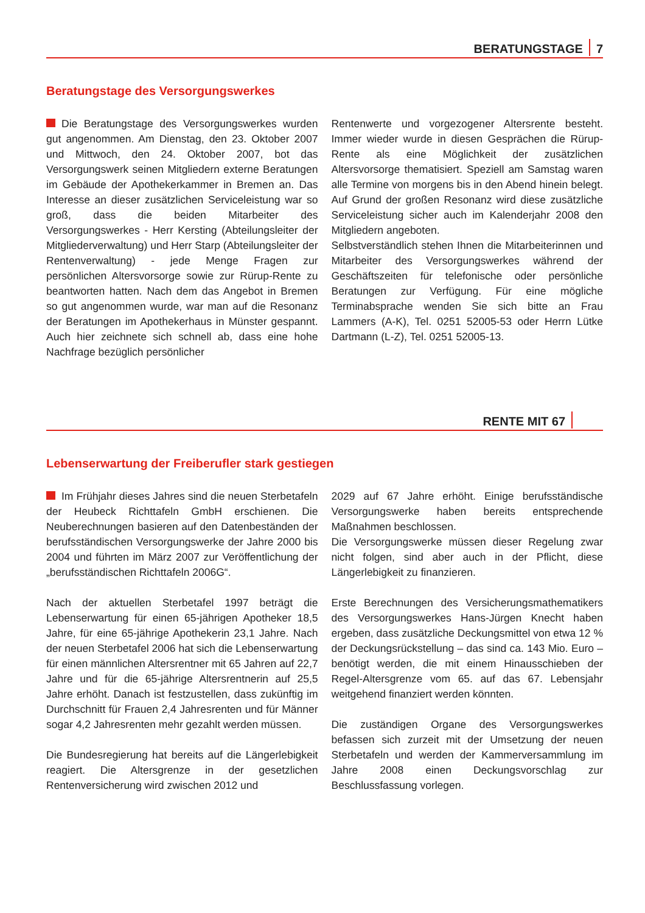BERATUNGSTAGE 7
Beratungstage des Versorgungswerkes
Die Beratungstage des Versorgungswerkes wurden gut angenommen. Am Dienstag, den 23. Oktober 2007 und Mittwoch, den 24. Oktober 2007, bot das Versorgungswerk seinen Mitgliedern externe Beratungen im Gebäude der Apothekerkammer in Bremen an. Das Interesse an dieser zusätzlichen Serviceleistung war so groß, dass die beiden Mitarbeiter des Versorgungswerkes - Herr Kersting (Abteilungsleiter der Mitgliederverwaltung) und Herr Starp (Abteilungsleiter der Rentenverwaltung) - jede Menge Fragen zur persönlichen Altersvorsorge sowie zur Rürup-Rente zu beantworten hatten. Nach dem das Angebot in Bremen so gut angenommen wurde, war man auf die Resonanz der Beratungen im Apothekerhaus in Münster gespannt. Auch hier zeichnete sich schnell ab, dass eine hohe Nachfrage bezüglich persönlicher
Rentenwerte und vorgezogener Altersrente besteht. Immer wieder wurde in diesen Gesprächen die Rürup-Rente als eine Möglichkeit der zusätzlichen Altersvorsorge thematisiert. Speziell am Samstag waren alle Termine von morgens bis in den Abend hinein belegt. Auf Grund der großen Resonanz wird diese zusätzliche Serviceleistung sicher auch im Kalenderjahr 2008 den Mitgliedern angeboten.
Selbstverständlich stehen Ihnen die Mitarbeiterinnen und Mitarbeiter des Versorgungswerkes während der Geschäftszeiten für telefonische oder persönliche Beratungen zur Verfügung. Für eine mögliche Terminabsprache wenden Sie sich bitte an Frau Lammers (A-K), Tel. 0251 52005-53 oder Herrn Lütke Dartmann (L-Z), Tel. 0251 52005-13.
RENTE MIT 67
Lebenserwartung der Freiberufler stark gestiegen
Im Frühjahr dieses Jahres sind die neuen Sterbetafeln der Heubeck Richttafeln GmbH erschienen. Die Neuberechnungen basieren auf den Datenbeständen der berufsständischen Versorgungswerke der Jahre 2000 bis 2004 und führten im März 2007 zur Veröffentlichung der „berufsständischen Richttafeln 2006G“.
Nach der aktuellen Sterbetafel 1997 beträgt die Lebenserwartung für einen 65-jährigen Apotheker 18,5 Jahre, für eine 65-jährige Apothekerin 23,1 Jahre. Nach der neuen Sterbetafel 2006 hat sich die Lebenserwartung für einen männlichen Altersrentner mit 65 Jahren auf 22,7 Jahre und für die 65-jährige Altersrentnerin auf 25,5 Jahre erhöht. Danach ist festzustellen, dass zukünftig im Durchschnitt für Frauen 2,4 Jahresrenten und für Männer sogar 4,2 Jahresrenten mehr gezahlt werden müssen.
Die Bundesregierung hat bereits auf die Längerlebigkeit reagiert. Die Altersgrenze in der gesetzlichen Rentenversicherung wird zwischen 2012 und
2029 auf 67 Jahre erhöht. Einige berufsständische Versorgungswerke haben bereits entsprechende Maßnahmen beschlossen.
Die Versorgungswerke müssen dieser Regelung zwar nicht folgen, sind aber auch in der Pflicht, diese Längerlebigkeit zu finanzieren.
Erste Berechnungen des Versicherungsmathematikers des Versorgungswerkes Hans-Jürgen Knecht haben ergeben, dass zusätzliche Deckungsmittel von etwa 12 % der Deckungsrückstellung – das sind ca. 143 Mio. Euro – benötigt werden, die mit einem Hinausschieben der Regel-Altersgrenze vom 65. auf das 67. Lebensjahr weitgehend finanziert werden könnten.
Die zuständigen Organe des Versorgungswerkes befassen sich zurzeit mit der Umsetzung der neuen Sterbetafeln und werden der Kammerversammlung im Jahre 2008 einen Deckungsvorschlag zur Beschlussfassung vorlegen.